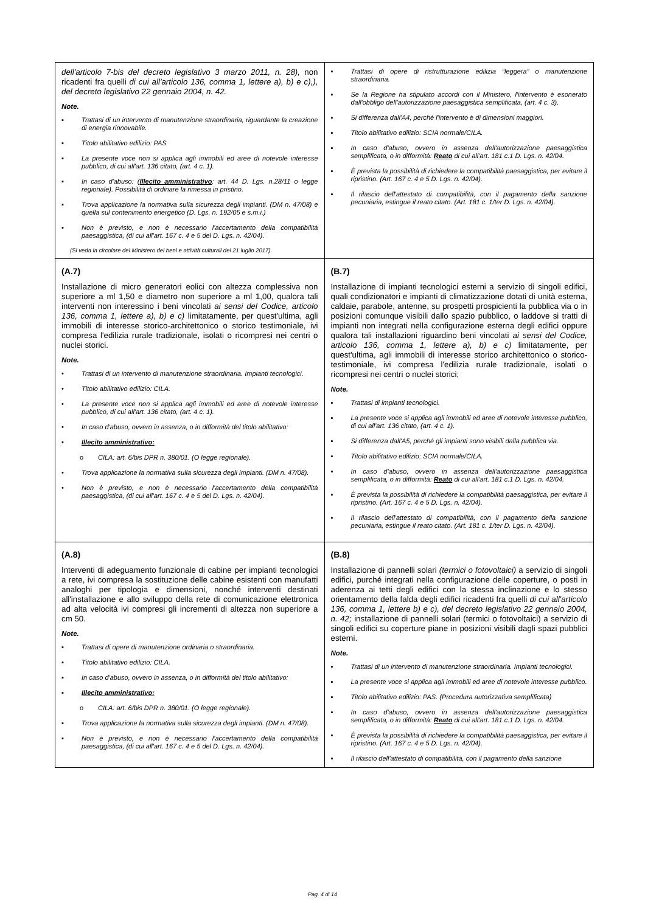| dell'articolo 7-bis del decreto legislativo 3 marzo 2011, n. 28), non ricadenti fra quelli di cui all'articolo 136, comma 1, lettere a), b) e c),), del decreto legislativo 22 gennaio 2004, n. 42. Note. ▪ Trattasi di un intervento di manutenzione straordinaria, riguardante la creazione di energia rinnovabile. ▪ Titolo abilitativo edilizio: PAS ▪ La presente voce non si applica agli immobili ed aree di notevole interesse pubblico, di cui all'art. 136 citato, (art. 4 c. 1). ▪ In caso d'abuso: ( Illecito amministrativo : art. 44 D. Lgs. n.28/11 o legge regionale). Possibilità di ordinare la rimessa in pristino. ▪ Trova applicazione la normativa sulla sicurezza degli impianti. (DM n. 47/08) e quella sul contenimento energetico (D. Lgs. n. 192/05 e s.m.i.) ▪ Non è previsto, e non è necessario l'accertamento della compatibilità paesaggistica, (di cui all'art. 167 c. 4 e 5 del D. Lgs. n. 42/04). (Si veda la circolare del Ministero dei beni e attività culturali del 21 luglio 2017) | ▪ Trattasi di opere di ristrutturazione edilizia “leggera” o manutenzione straordinaria. ▪ Se la Regione ha stipulato accordi con il Ministero, l'intervento è esonerato dall'obbligo dell'autorizzazione paesaggistica semplificata, (art. 4 c. 3). ▪ Si differenza dall'A4, perché l'intervento è di dimensioni maggiori. ▪ Titolo abilitativo edilizio: SCIA normale/CILA. ▪ In caso d'abuso, ovvero in assenza dell'autorizzazione paesaggistica semplificata, o in difformità: Reato di cui all'art. 181 c.1 D. Lgs. n. 42/04. ▪ È prevista la possibilità di richiedere la compatibilità paesaggistica, per evitare il ripristino. (Art. 167 c. 4 e 5 D. Lgs. n. 42/04). ▪ Il rilascio dell'attestato di compatibilità, con il pagamento della sanzione pecuniaria, estingue il reato citato. (Art. 181 c. 1/ter D. Lgs. n. 42/04). |
| (A.7) Installazione di micro generatori eolici con altezza complessiva non superiore a ml 1,50 e diametro non superiore a ml 1,00, qualora tali interventi non interessino i beni vincolati ai sensi del Codice, articolo 136, comma 1, lettere a), b) e c) limitatamente, per quest'ultima, agli immobili di interesse storico-architettonico o storico testimoniale, ivi compresa l'edilizia rurale tradizionale, isolati o ricompresi nei centri o nuclei storici. Note. • Trattasi di un intervento di manutenzione straordinaria. Impianti tecnologici. • Titolo abilitativo edilizio: CILA. • La presente voce non si applica agli immobili ed aree di notevole interesse pubblico, di cui all'art. 136 citato, (art. 4 c. 1). • In caso d'abuso, ovvero in assenza, o in difformità del titolo abilitativo: • Illecito amministrativo: o CILA: art. 6/bis DPR n. 380/01. (O legge regionale). • Trova applicazione la normativa sulla sicurezza degli impianti. (DM n. 47/08). • Non è previsto, e non è necessario l'accertamento della compatibilità paesaggistica, (di cui all'art. 167 c. 4 e 5 del D. Lgs. n. 42/04). | (B.7) Installazione di impianti tecnologici esterni a servizio di singoli edifici, quali condizionatori e impianti di climatizzazione dotati di unità esterna, caldaie, parabole, antenne, su prospetti prospicienti la pubblica via o in posizioni comunque visibili dallo spazio pubblico, o laddove si tratti di impianti non integrati nella configurazione esterna degli edifici oppure qualora tali installazioni riguardino beni vincolati ai sensi del Codice, articolo 136, comma 1, lettere a), b) e c) limitatamente, per quest'ultima, agli immobili di interesse storico architettonico o storico-testimoniale, ivi compresa l'edilizia rurale tradizionale, isolati o ricompresi nei centri o nuclei storici; Note. ▪ Trattasi di impianti tecnologici. ▪ La presente voce si applica agli immobili ed aree di notevole interesse pubblico, di cui all'art. 136 citato, (art. 4 c. 1). ▪ Si differenza dall'A5, perché gli impianti sono visibili dalla pubblica via. ▪ Titolo abilitativo edilizio: SCIA normale/CILA. ▪ In caso d'abuso, ovvero in assenza dell'autorizzazione paesaggistica semplificata, o in difformità: Reato di cui all'art. 181 c.1 D. Lgs. n. 42/04. ▪ È prevista la possibilità di richiedere la compatibilità paesaggistica, per evitare il ripristino. (Art. 167 c. 4 e 5 D. Lgs. n. 42/04). ▪ Il rilascio dell'attestato di compatibilità, con il pagamento della sanzione pecuniaria, estingue il reato citato. (Art. 181 c. 1/ter D. Lgs. n. 42/04). |
| (A.8) Interventi di adeguamento funzionale di cabine per impianti tecnologici a rete, ivi compresa la sostituzione delle cabine esistenti con manufatti analoghi per tipologia e dimensioni, nonché interventi destinati all'installazione e allo sviluppo della rete di comunicazione elettronica ad alta velocità ivi compresi gli incrementi di altezza non superiore a cm 50. Note. ▪ Trattasi di opere di manutenzione ordinaria o straordinaria. ▪ Titolo abilitativo edilizio: CILA. ▪ In caso d'abuso, ovvero in assenza, o in difformità del titolo abilitativo: ▪ Illecito amministrativo: o CILA: art. 6/bis DPR n. 380/01. (O legge regionale). ▪ Trova applicazione la normativa sulla sicurezza degli impianti. (DM n. 47/08). ▪ Non è previsto, e non è necessario l'accertamento della compatibilità paesaggistica, (di cui all'art. 167 c. 4 e 5 del D. Lgs. n. 42/04). | (B.8) Installazione di pannelli solari (termici o fotovoltaici) a servizio di singoli edifici, purché integrati nella configurazione delle coperture, o posti in aderenza ai tetti degli edifici con la stessa inclinazione e lo stesso orientamento della falda degli edifici ricadenti fra quelli di cui all'articolo 136, comma 1, lettere b) e c), del decreto legislativo 22 gennaio 2004, n. 42; installazione di pannelli solari (termici o fotovoltaici) a servizio di singoli edifici su coperture piane in posizioni visibili dagli spazi pubblici esterni. Note. ▪ Trattasi di un intervento di manutenzione straordinaria. Impianti tecnologici. ▪ La presente voce si applica agli immobili ed aree di notevole interesse pubblico. ▪ Titolo abilitativo edilizio: PAS. (Procedura autorizzativa semplificata) ▪ In caso d'abuso, ovvero in assenza dell'autorizzazione paesaggistica semplificata, o in difformità: Reato di cui all'art. 181 c.1 D. Lgs. n. 42/04. ▪ È prevista la possibilità di richiedere la compatibilità paesaggistica, per evitare il ripristino. (Art. 167 c. 4 e 5 D. Lgs. n. 42/04). ▪ Il rilascio dell'attestato di compatibilità, con il pagamento della sanzione |
Pag. 4 di 14